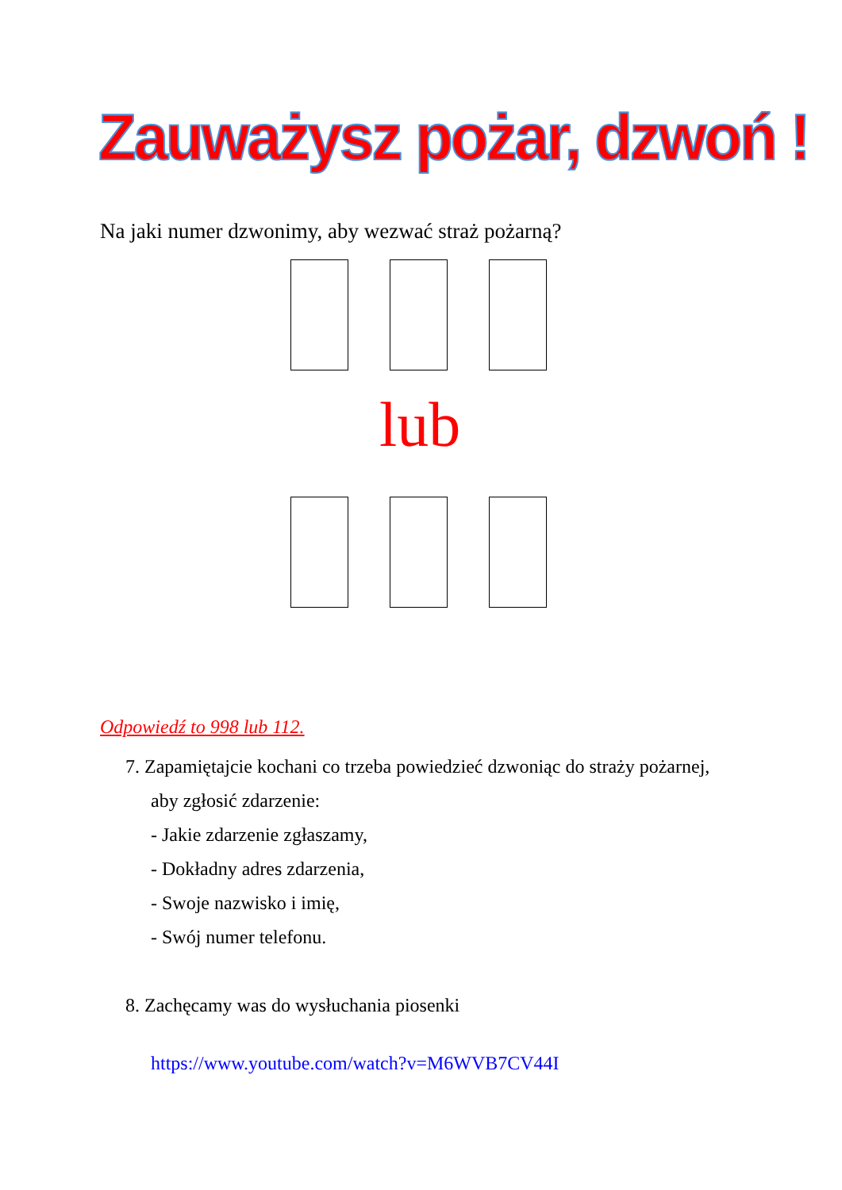Zauważysz pożar, dzwoń !
Na jaki numer dzwonimy, aby wezwać straż pożarną?
lub
Odpowiedź to 998 lub 112.
7. Zapamiętajcie kochani co trzeba powiedzieć dzwoniąc do straży pożarnej,
aby zgłosić zdarzenie:
- Jakie zdarzenie zgłaszamy,
- Dokładny adres zdarzenia,
- Swoje nazwisko i imię,
- Swój numer telefonu.
8. Zachęcamy was do wysłuchania piosenki
https://www.youtube.com/watch?v=M6WVB7CV44I